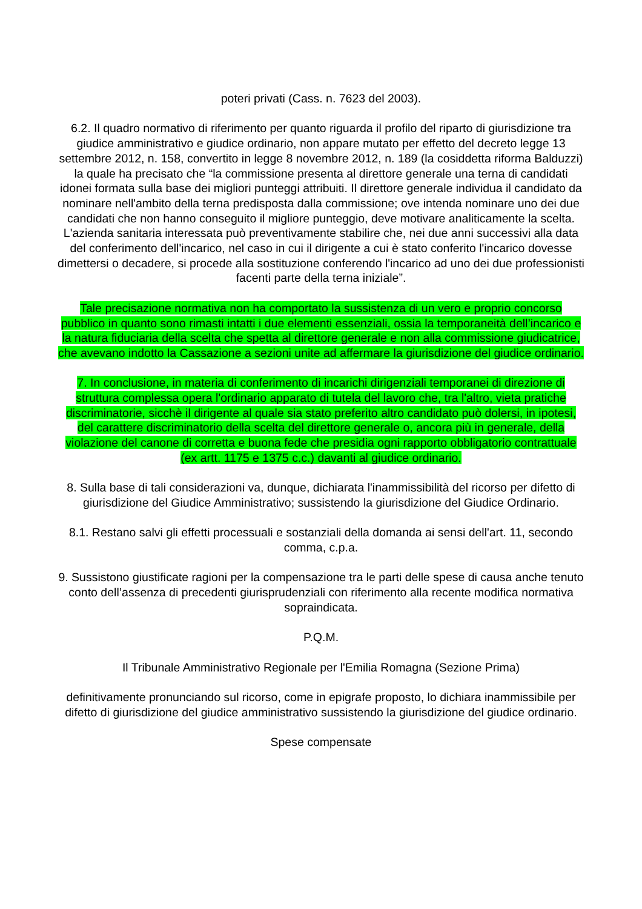poteri privati (Cass. n. 7623 del 2003).
6.2. Il quadro normativo di riferimento per quanto riguarda il profilo del riparto di giurisdizione tra giudice amministrativo e giudice ordinario, non appare mutato per effetto del decreto legge 13 settembre 2012, n. 158, convertito in legge 8 novembre 2012, n. 189 (la cosiddetta riforma Balduzzi) la quale ha precisato che “la commissione presenta al direttore generale una terna di candidati idonei formata sulla base dei migliori punteggi attribuiti. Il direttore generale individua il candidato da nominare nell'ambito della terna predisposta dalla commissione; ove intenda nominare uno dei due candidati che non hanno conseguito il migliore punteggio, deve motivare analiticamente la scelta. L'azienda sanitaria interessata può preventivamente stabilire che, nei due anni successivi alla data del conferimento dell'incarico, nel caso in cui il dirigente a cui è stato conferito l'incarico dovesse dimettersi o decadere, si procede alla sostituzione conferendo l'incarico ad uno dei due professionisti facenti parte della terna iniziale”.
Tale precisazione normativa non ha comportato la sussistenza di un vero e proprio concorso pubblico in quanto sono rimasti intatti i due elementi essenziali, ossia la temporaneità dell’incarico e la natura fiduciaria della scelta che spetta al direttore generale e non alla commissione giudicatrice, che avevano indotto la Cassazione a sezioni unite ad affermare la giurisdizione del giudice ordinario.
7. In conclusione, in materia di conferimento di incarichi dirigenziali temporanei di direzione di struttura complessa opera l'ordinario apparato di tutela del lavoro che, tra l'altro, vieta pratiche discriminatorie, sicchè il dirigente al quale sia stato preferito altro candidato può dolersi, in ipotesi, del carattere discriminatorio della scelta del direttore generale o, ancora più in generale, della violazione del canone di corretta e buona fede che presidia ogni rapporto obbligatorio contrattuale (ex artt. 1175 e 1375 c.c.) davanti al giudice ordinario.
8. Sulla base di tali considerazioni va, dunque, dichiarata l'inammissibilità del ricorso per difetto di giurisdizione del Giudice Amministrativo; sussistendo la giurisdizione del Giudice Ordinario.
8.1. Restano salvi gli effetti processuali e sostanziali della domanda ai sensi dell'art. 11, secondo comma, c.p.a.
9. Sussistono giustificate ragioni per la compensazione tra le parti delle spese di causa anche tenuto conto dell’assenza di precedenti giurisprudenziali con riferimento alla recente modifica normativa sopraindicata.
P.Q.M.
Il Tribunale Amministrativo Regionale per l'Emilia Romagna (Sezione Prima)
definitivamente pronunciando sul ricorso, come in epigrafe proposto, lo dichiara inammissibile per difetto di giurisdizione del giudice amministrativo sussistendo la giurisdizione del giudice ordinario.
Spese compensate